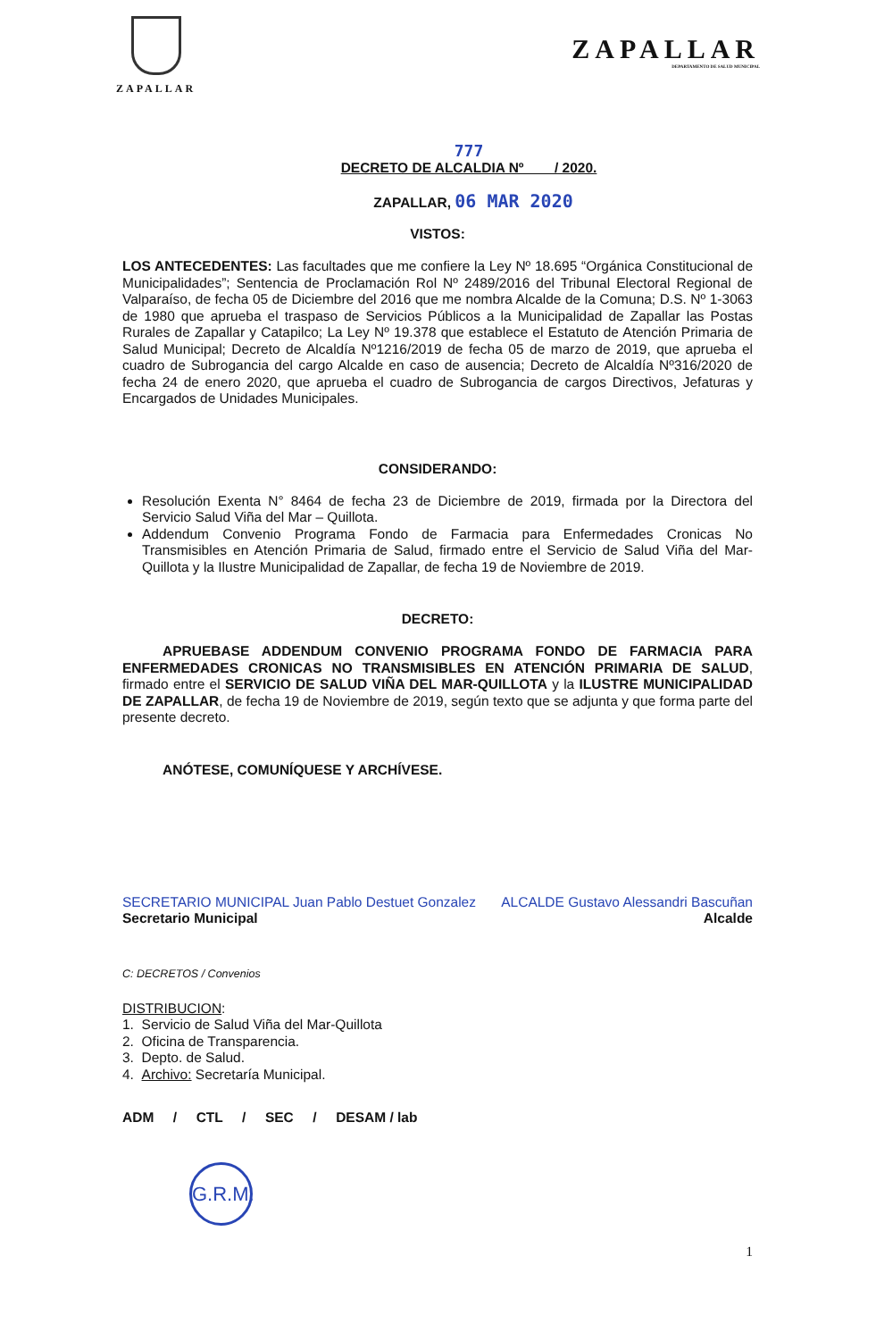ZAPALLAR
ZAPALLAR
DEPARTAMENTO DE SALUD MUNICIPAL
777
DECRETO DE ALCALDIA Nº / 2020.
ZAPALLAR, 06 MAR 2020
VISTOS:
LOS ANTECEDENTES: Las facultades que me confiere la Ley Nº 18.695 “Orgánica Constitucional de Municipalidades”; Sentencia de Proclamación Rol Nº 2489/2016 del Tribunal Electoral Regional de Valparaíso, de fecha 05 de Diciembre del 2016 que me nombra Alcalde de la Comuna; D.S. Nº 1-3063 de 1980 que aprueba el traspaso de Servicios Públicos a la Municipalidad de Zapallar las Postas Rurales de Zapallar y Catapilco; La Ley Nº 19.378 que establece el Estatuto de Atención Primaria de Salud Municipal; Decreto de Alcaldía Nº1216/2019 de fecha 05 de marzo de 2019, que aprueba el cuadro de Subrogancia del cargo Alcalde en caso de ausencia; Decreto de Alcaldía Nº316/2020 de fecha 24 de enero 2020, que aprueba el cuadro de Subrogancia de cargos Directivos, Jefaturas y Encargados de Unidades Municipales.
CONSIDERANDO:
Resolución Exenta N° 8464 de fecha 23 de Diciembre de 2019, firmada por la Directora del Servicio Salud Viña del Mar – Quillota.
Addendum Convenio Programa Fondo de Farmacia para Enfermedades Cronicas No Transmisibles en Atención Primaria de Salud, firmado entre el Servicio de Salud Viña del Mar-Quillota y la Ilustre Municipalidad de Zapallar, de fecha 19 de Noviembre de 2019.
DECRETO:
APRUEBASE ADDENDUM CONVENIO PROGRAMA FONDO DE FARMACIA PARA ENFERMEDADES CRONICAS NO TRANSMISIBLES EN ATENCIÓN PRIMARIA DE SALUD, firmado entre el SERVICIO DE SALUD VIÑA DEL MAR-QUILLOTA y la ILUSTRE MUNICIPALIDAD DE ZAPALLAR, de fecha 19 de Noviembre de 2019, según texto que se adjunta y que forma parte del presente decreto.
ANÓTESE, COMUNÍQUESE Y ARCHÍVESE.
SECRETARIO MUNICIPAL Juan Pablo Destuet Gonzalez
Secretario Municipal
ALCALDE Gustavo Alessandri Bascuñan
Alcalde
C: DECRETOS / Convenios
DISTRIBUCION:
1. Servicio de Salud Viña del Mar-Quillota
2. Oficina de Transparencia.
3. Depto. de Salud.
4. Archivo: Secretaría Municipal.
ADM / CTL / SEC / DESAM / lab
G.R.M.
1